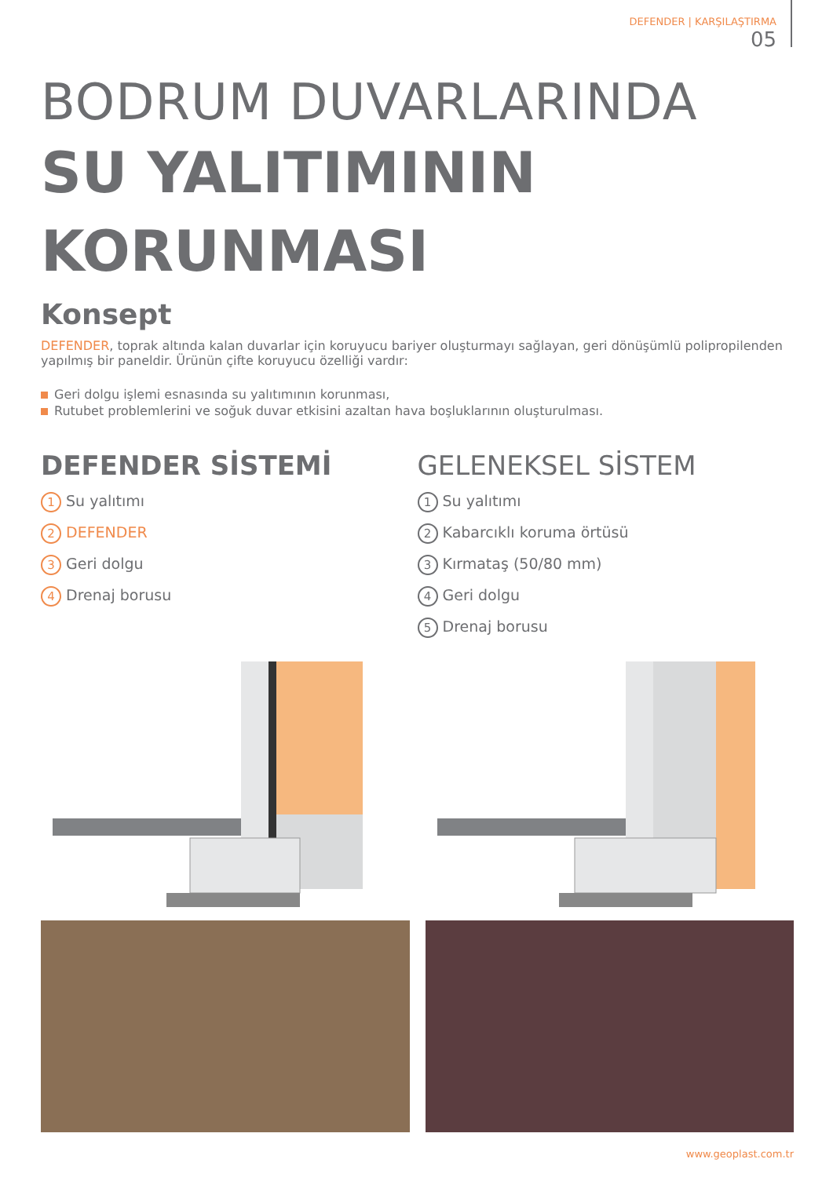DEFENDER | KARŞILAŞTIRMA
05
BODRUM DUVARLARINDA
SU YALITIMININ
KORUNMASI
Konsept
DEFENDER, toprak altında kalan duvarlar için koruyucu bariyer oluşturmayı sağlayan, geri dönüşümlü polipropilenden yapılmış bir paneldir. Ürünün çifte koruyucu özelliği vardır:
Geri dolgu işlemi esnasında su yalıtımının korunması,
Rutubet problemlerini ve soğuk duvar etkisini azaltan hava boşluklarının oluşturulması.
DEFENDER SİSTEMİ
1 Su yalıtımı
2 DEFENDER
3 Geri dolgu
4 Drenaj borusu
GELENEKSEL SİSTEM
1 Su yalıtımı
2 Kabarcıklı koruma örtüsü
3 Kırmataş (50/80 mm)
4 Geri dolgu
5 Drenaj borusu
www.geoplast.com.tr